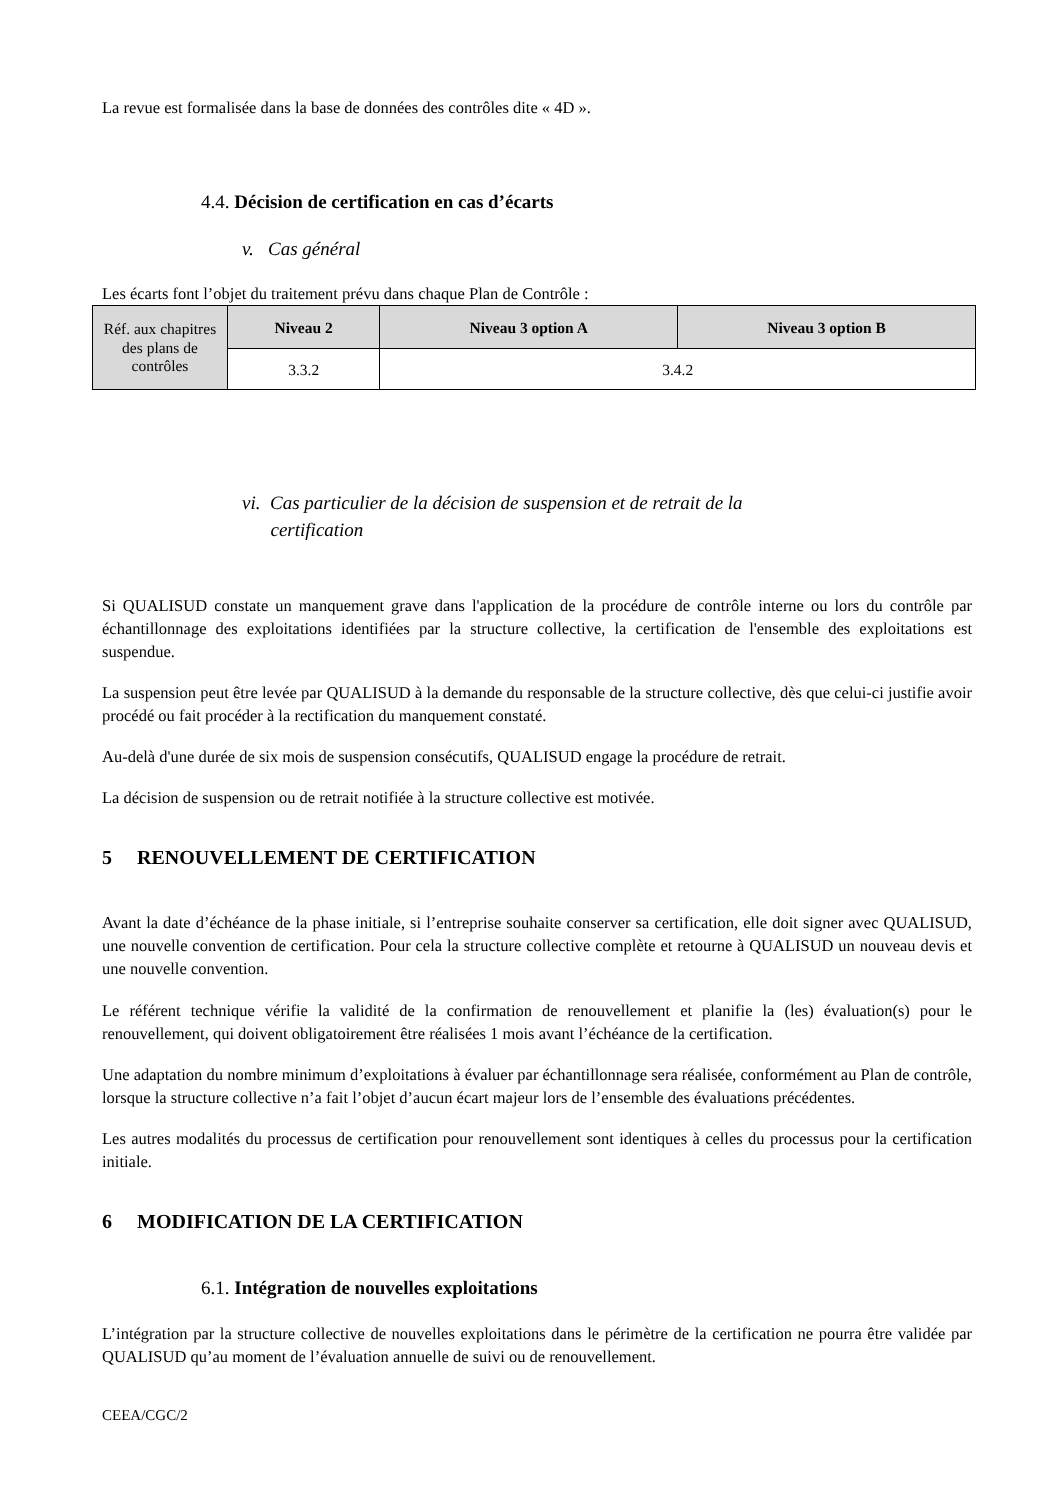La revue est formalisée dans la base de données des contrôles dite « 4D ».
4.4. Décision de certification en cas d’écarts
v. Cas général
Les écarts font l’objet du traitement prévu dans chaque Plan de Contrôle :
| Réf. aux chapitres des plans de contrôles | Niveau 2 | Niveau 3 option A | Niveau 3 option B |
| | 3.3.2 | 3.4.2 | |
vi. Cas particulier de la décision de suspension et de retrait de la
certification
Si QUALISUD constate un manquement grave dans l'application de la procédure de contrôle interne ou lors du contrôle par échantillonnage des exploitations identifiées par la structure collective, la certification de l'ensemble des exploitations est suspendue.
La suspension peut être levée par QUALISUD à la demande du responsable de la structure collective, dès que celui-ci justifie avoir procédé ou fait procéder à la rectification du manquement constaté.
Au-delà d'une durée de six mois de suspension consécutifs, QUALISUD engage la procédure de retrait.
La décision de suspension ou de retrait notifiée à la structure collective est motivée.
5 RENOUVELLEMENT DE CERTIFICATION
Avant la date d’échéance de la phase initiale, si l’entreprise souhaite conserver sa certification, elle doit signer avec QUALISUD, une nouvelle convention de certification. Pour cela la structure collective complète et retourne à QUALISUD un nouveau devis et une nouvelle convention.
Le référent technique vérifie la validité de la confirmation de renouvellement et planifie la (les) évaluation(s) pour le renouvellement, qui doivent obligatoirement être réalisées 1 mois avant l’échéance de la certification.
Une adaptation du nombre minimum d’exploitations à évaluer par échantillonnage sera réalisée, conformément au Plan de contrôle, lorsque la structure collective n’a fait l’objet d’aucun écart majeur lors de l’ensemble des évaluations précédentes.
Les autres modalités du processus de certification pour renouvellement sont identiques à celles du processus pour la certification initiale.
6 MODIFICATION DE LA CERTIFICATION
6.1. Intégration de nouvelles exploitations
L’intégration par la structure collective de nouvelles exploitations dans le périmètre de la certification ne pourra être validée par QUALISUD qu’au moment de l’évaluation annuelle de suivi ou de renouvellement.
CEEA/CGC/2